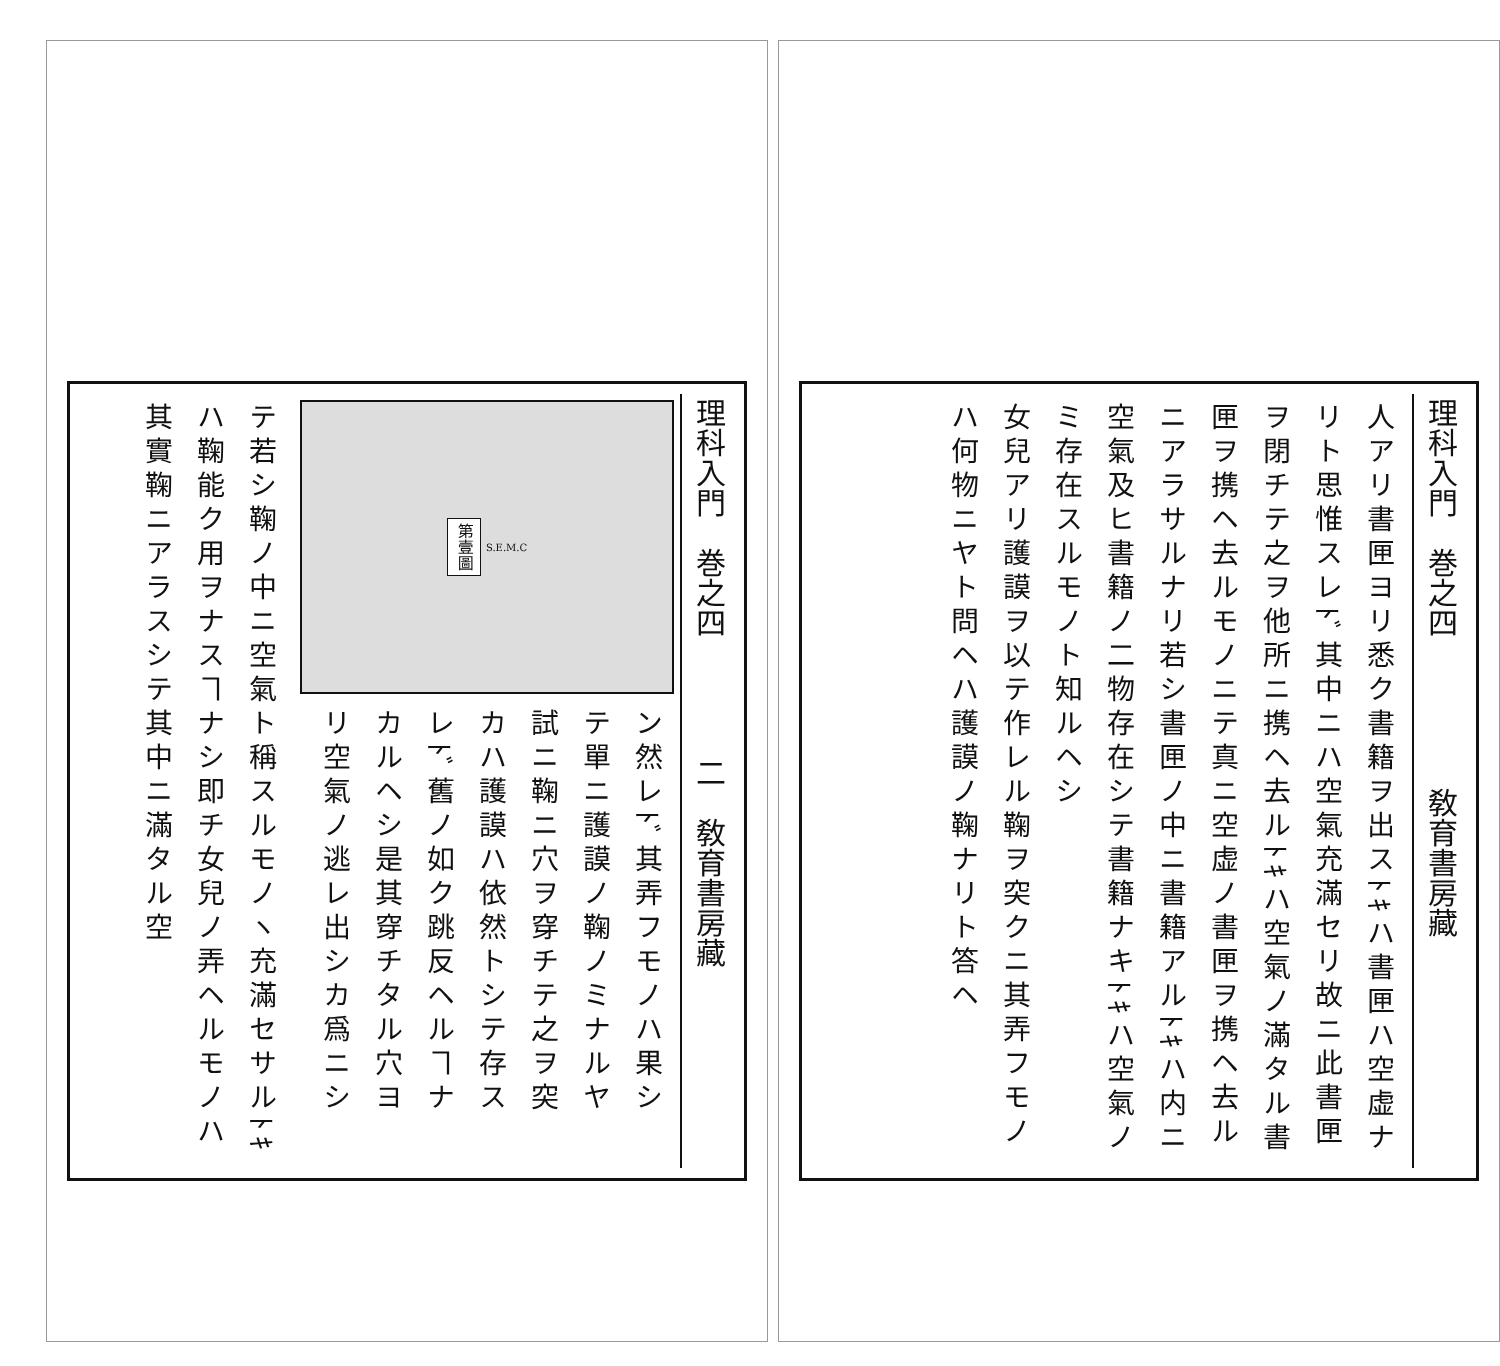理科入門　巻之四　　　　　敎育書房藏
人アリ書匣ヨリ悉ク書籍ヲ出スﾄｷハ書匣ハ空虚ナリト思惟スレﾄﾞ其中ニハ空氣充滿セリ故ニ此書匣ヲ閉チテ之ヲ他所ニ携ヘ去ルﾄｷハ空氣ノ滿タル書匣ヲ携ヘ去ルモノニテ真ニ空虚ノ書匣ヲ携ヘ去ルニアラサルナリ若シ書匣ノ中ニ書籍アルﾄｷハ内ニ空氣及ヒ書籍ノ二物存在シテ書籍ナキﾄｷハ空氣ノミ存在スルモノト知ルヘシ
女兒アリ護謨ヲ以テ作レル鞠ヲ突クニ其弄フモノハ何物ニヤト問ヘハ護謨ノ鞠ナリト答ヘ
理科入門　巻之四　　　　二　敎育書房藏
第壹圖 S.E.M.C
ン然レﾄﾞ其弄フモノハ果シテ單ニ護謨ノ鞠ノミナルヤ試ニ鞠ニ穴ヲ穿チテ之ヲ突カハ護謨ハ依然トシテ存スレﾄﾞ舊ノ如ク跳反ヘルヿナカルヘシ是其穿チタル穴ヨリ空氣ノ逃レ出シカ爲ニシ
テ若シ鞠ノ中ニ空氣ト稱スルモノヽ充滿セサルﾄｷハ鞠能ク用ヲナスヿナシ即チ女兒ノ弄ヘルモノハ其實鞠ニアラスシテ其中ニ滿タル空